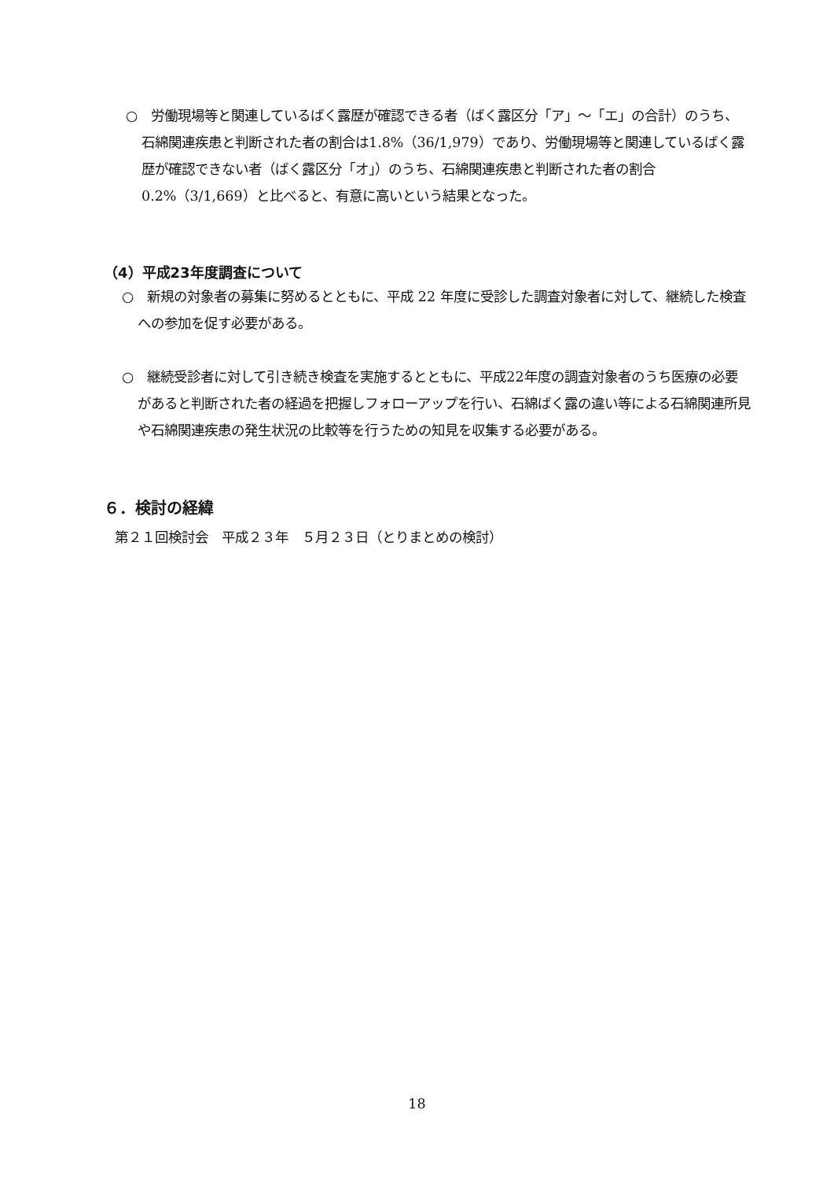○　労働現場等と関連しているばく露歴が確認できる者（ばく露区分「ア」～「エ」の合計）のうち、石綿関連疾患と判断された者の割合は1.8%（36/1,979）であり、労働現場等と関連しているばく露歴が確認できない者（ばく露区分「オ」）のうち、石綿関連疾患と判断された者の割合0.2%（3/1,669）と比べると、有意に高いという結果となった。
（4）平成23年度調査について
○　新規の対象者の募集に努めるとともに、平成 22 年度に受診した調査対象者に対して、継続した検査への参加を促す必要がある。
○　継続受診者に対して引き続き検査を実施するとともに、平成22年度の調査対象者のうち医療の必要があると判断された者の経過を把握しフォローアップを行い、石綿ばく露の違い等による石綿関連所見や石綿関連疾患の発生状況の比較等を行うための知見を収集する必要がある。
６．検討の経緯
第２１回検討会　平成２３年　５月２３日（とりまとめの検討）
18